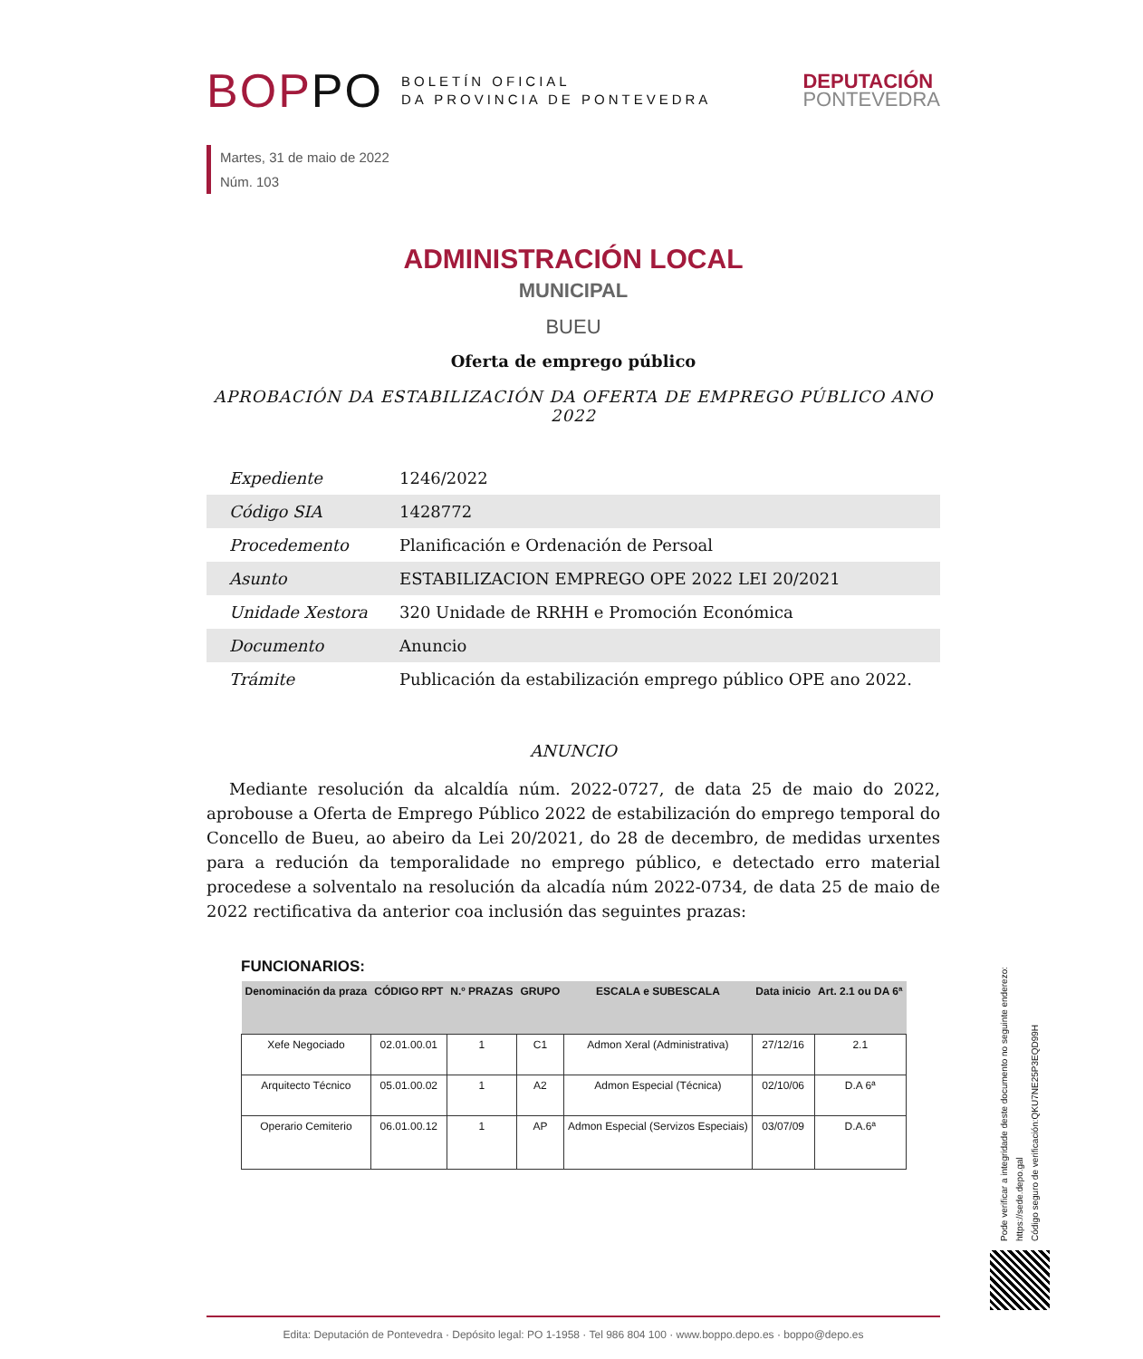BOPPO
BOLETÍN OFICIAL
DA PROVINCIA DE PONTEVEDRA
DEPUTACIÓN
PONTEVEDRA
Martes, 31 de maio de 2022
Núm. 103
ADMINISTRACIÓN LOCAL
MUNICIPAL
BUEU
Oferta de emprego público
APROBACIÓN DA ESTABILIZACIÓN DA OFERTA DE EMPREGO PÚBLICO ANO 2022
| Expediente | 1246/2022 |
| Código SIA | 1428772 |
| Procedemento | Planificación e Ordenación de Persoal |
| Asunto | ESTABILIZACION EMPREGO OPE 2022 LEI 20/2021 |
| Unidade Xestora | 320 Unidade de RRHH e Promoción Económica |
| Documento | Anuncio |
| Trámite | Publicación da estabilización emprego público OPE ano 2022. |
ANUNCIO
Mediante resolución da alcaldía núm. 2022-0727, de data 25 de maio do 2022, aprobouse a Oferta de Emprego Público 2022 de estabilización do emprego temporal do Concello de Bueu, ao abeiro da Lei 20/2021, do 28 de decembro, de medidas urxentes para a redución da temporalidade no emprego público, e detectado erro material procedese a solventalo na resolución da alcadía núm 2022-0734, de data 25 de maio de 2022 rectificativa da anterior coa inclusión das seguintes prazas:
FUNCIONARIOS:
| Denominación da praza | CÓDIGO RPT | N.º PRAZAS | GRUPO | ESCALA e SUBESCALA | Data inicio | Art. 2.1 ou DA 6ª |
| --- | --- | --- | --- | --- | --- | --- |
| Xefe Negociado | 02.01.00.01 | 1 | C1 | Admon Xeral (Administrativa) | 27/12/16 | 2.1 |
| Arquitecto Técnico | 05.01.00.02 | 1 | A2 | Admon Especial (Técnica) | 02/10/06 | D.A 6ª |
| Operario Cemiterio | 06.01.00.12 | 1 | AP | Admon Especial (Servizos Especiais) | 03/07/09 | D.A.6ª |
Pode verificar a integridade deste documento no seguinte enderezo:
https://sede.depo.gal
Código seguro de verificación:QKU7NE25P3EQD99H
Edita: Deputación de Pontevedra · Depósito legal: PO 1-1958 · Tel 986 804 100 · www.boppo.depo.es · boppo@depo.es